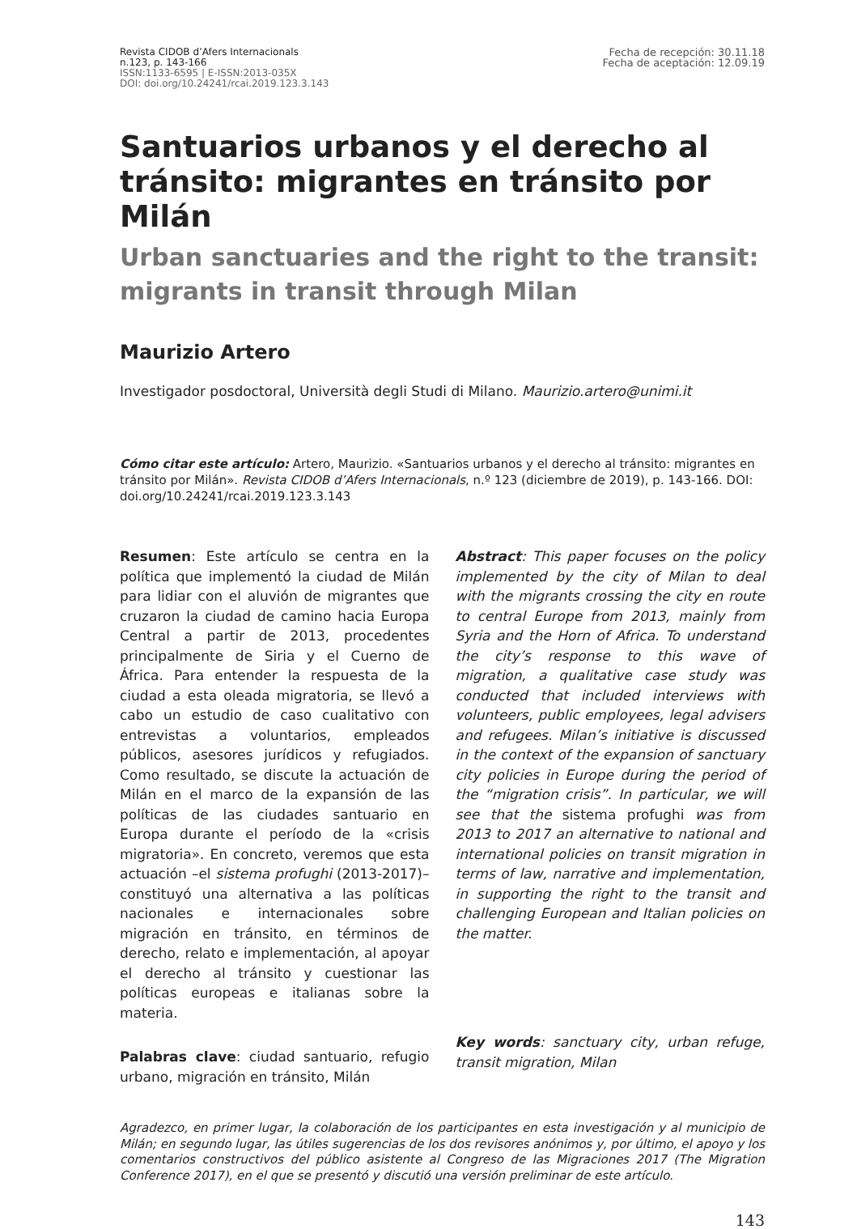Revista CIDOB d’Afers Internacionals
n.123, p. 143-166
ISSN:1133-6595 | E-ISSN:2013-035X
DOI: doi.org/10.24241/rcai.2019.123.3.143
Fecha de recepción: 30.11.18
Fecha de aceptación: 12.09.19
Santuarios urbanos y el derecho al tránsito: migrantes en tránsito por Milán
Urban sanctuaries and the right to the transit: migrants in transit through Milan
Maurizio Artero
Investigador posdoctoral, Università degli Studi di Milano. Maurizio.artero@unimi.it
Cómo citar este artículo: Artero, Maurizio. «Santuarios urbanos y el derecho al tránsito: migrantes en tránsito por Milán». Revista CIDOB d’Afers Internacionals, n.º 123 (diciembre de 2019), p. 143-166. DOI: doi.org/10.24241/rcai.2019.123.3.143
Resumen: Este artículo se centra en la política que implementó la ciudad de Milán para lidiar con el aluvión de migrantes que cruzaron la ciudad de camino hacia Europa Central a partir de 2013, procedentes principalmente de Siria y el Cuerno de África. Para entender la respuesta de la ciudad a esta oleada migratoria, se llevó a cabo un estudio de caso cualitativo con entrevistas a voluntarios, empleados públicos, asesores jurídicos y refugiados. Como resultado, se discute la actuación de Milán en el marco de la expansión de las políticas de las ciudades santuario en Europa durante el período de la «crisis migratoria». En concreto, veremos que esta actuación –el sistema profughi (2013-2017)– constituyó una alternativa a las políticas nacionales e internacionales sobre migración en tránsito, en términos de derecho, relato e implementación, al apoyar el derecho al tránsito y cuestionar las políticas europeas e italianas sobre la materia.
Palabras clave: ciudad santuario, refugio urbano, migración en tránsito, Milán
Abstract: This paper focuses on the policy implemented by the city of Milan to deal with the migrants crossing the city en route to central Europe from 2013, mainly from Syria and the Horn of Africa. To understand the city’s response to this wave of migration, a qualitative case study was conducted that included interviews with volunteers, public employees, legal advisers and refugees. Milan’s initiative is discussed in the context of the expansion of sanctuary city policies in Europe during the period of the “migration crisis”. In particular, we will see that the sistema profughi was from 2013 to 2017 an alternative to national and international policies on transit migration in terms of law, narrative and implementation, in supporting the right to the transit and challenging European and Italian policies on the matter.
Key words: sanctuary city, urban refuge, transit migration, Milan
Agradezco, en primer lugar, la colaboración de los participantes en esta investigación y al municipio de Milán; en segundo lugar, las útiles sugerencias de los dos revisores anónimos y, por último, el apoyo y los comentarios constructivos del público asistente al Congreso de las Migraciones 2017 (The Migration Conference 2017), en el que se presentó y discutió una versión preliminar de este artículo.
143